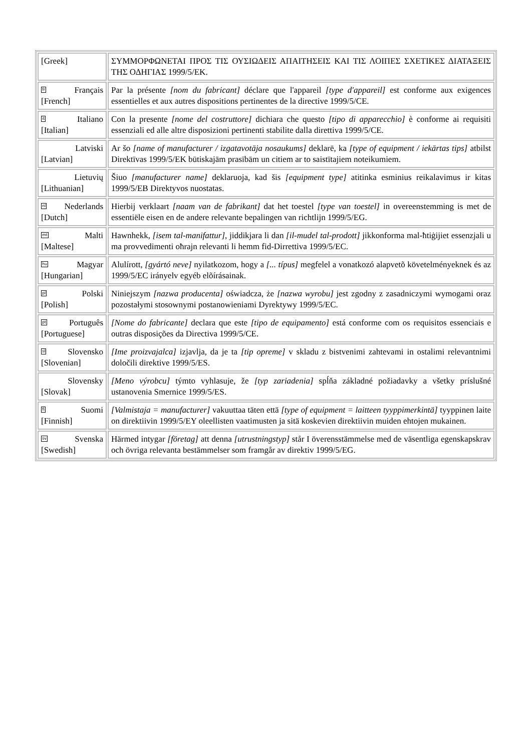| [Greek] | ΣΥΜΜΟΡΦΩΝΕΤΑΙ ΠΡΟΣ ΤΙΣ ΟΥΣΙΩΔΕΙΣ ΑΠΑΙΤΗΣΕΙΣ ΚΑΙ ΤΙΣ ΛΟΙΠΕΣ ΣΧΕΤΙΚΕΣ ΔΙΑΤΑΞΕΙΣ ΤΗΣ ΟΔΗΓΙΑΣ 1999/5/ΕΚ. |
| fr Français [French] | Par la présente [nom du fabricant] déclare que l'appareil [type d'appareil] est conforme aux exigences essentielles et aux autres dispositions pertinentes de la directive 1999/5/CE. |
| it Italiano [Italian] | Con la presente [nome del costruttore] dichiara che questo [tipo di apparecchio] è conforme ai requisiti essenziali ed alle altre disposizioni pertinenti stabilite dalla direttiva 1999/5/CE. |
| Latviski [Latvian] | Ar šo [name of manufacturer / izgatavotāja nosaukums] deklarē, ka [type of equipment / iekārtas tips] atbilst Direktīvas 1999/5/EK būtiskajām prasībām un citiem ar to saistītajiem noteikumiem. |
| Lietuvių [Lithuanian] | Šiuo [manufacturer name] deklaruoja, kad šis [equipment type] atitinka esminius reikalavimus ir kitas 1999/5/EB Direktyvos nuostatas. |
| nl Nederlands [Dutch] | Hierbij verklaart [naam van de fabrikant] dat het toestel [type van toestel] in overeenstemming is met de essentiële eisen en de andere relevante bepalingen van richtlijn 1999/5/EG. |
| mt Malti [Maltese] | Hawnhekk, [isem tal-manifattur] , jiddikjara li dan [il-mudel tal-prodott] jikkonforma mal-ħtiġijiet essenzjali u ma provvedimenti oħrajn relevanti li hemm fid-Dirrettiva 1999/5/EC. |
| hu Magyar [Hungarian] | Alulírott, [gyártó neve] nyilatkozom, hogy a [... típus] megfelel a vonatkozó alapvetõ követelményeknek és az 1999/5/EC irányelv egyéb elõírásainak. |
| pl Polski [Polish] | Niniejszym [nazwa producenta] oświadcza, że [nazwa wyrobu] jest zgodny z zasadniczymi wymogami oraz pozostałymi stosownymi postanowieniami Dyrektywy 1999/5/EC. |
| pt Português [Portuguese] | [Nome do fabricante] declara que este [tipo de equipamento] está conforme com os requisitos essenciais e outras disposições da Directiva 1999/5/CE. |
| sl Slovensko [Slovenian] | [Ime proizvajalca] izjavlja, da je ta [tip opreme] v skladu z bistvenimi zahtevami in ostalimi relevantnimi določili direktive 1999/5/ES. |
| Slovensky [Slovak] | [Meno výrobcu] týmto vyhlasuje, že [typ zariadenia] spĺňa základné požiadavky a všetky príslušné ustanovenia Smernice 1999/5/ES. |
| fi Suomi [Finnish] | [Valmistaja = manufacturer] vakuuttaa täten että [type of equipment = laitteen tyyppimerkintä] tyyppinen laite on direktiivin 1999/5/EY oleellisten vaatimusten ja sitä koskevien direktiivin muiden ehtojen mukainen. |
| sv Svenska [Swedish] | Härmed intygar [företag] att denna [utrustningstyp] står I överensstämmelse med de väsentliga egenskapskrav och övriga relevanta bestämmelser som framgår av direktiv 1999/5/EG. |